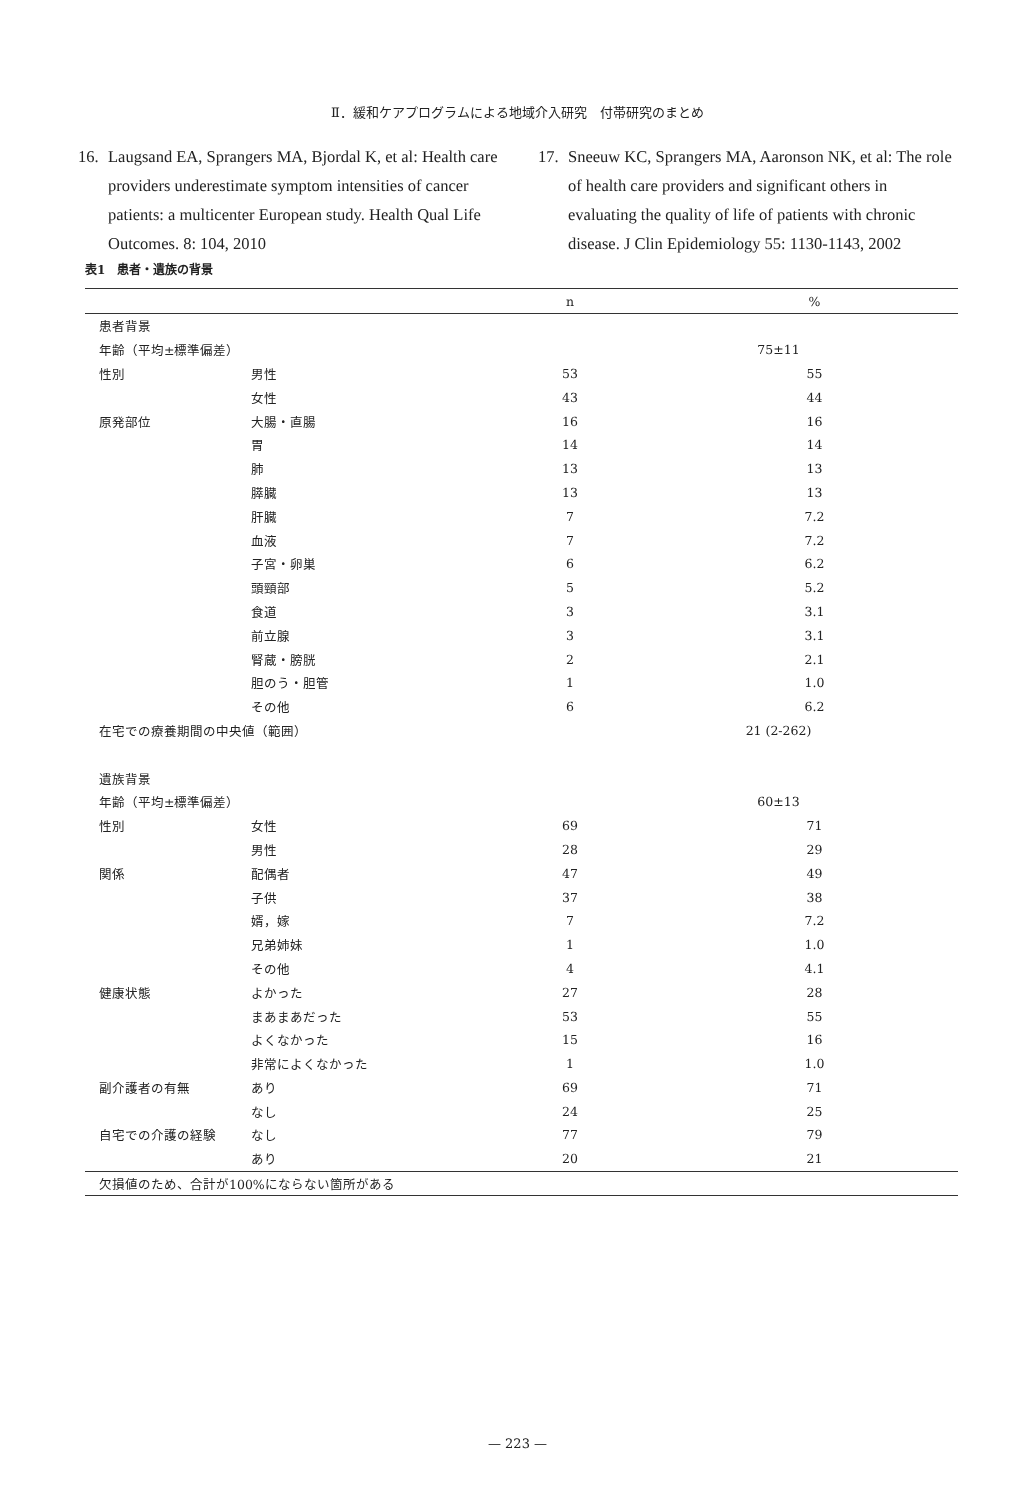Ⅱ．緩和ケアプログラムによる地域介入研究　付帯研究のまとめ
16. Laugsand EA, Sprangers MA, Bjordal K, et al: Health care providers underestimate symptom intensities of cancer patients: a multicenter European study. Health Qual Life Outcomes. 8: 104, 2010
17. Sneeuw KC, Sprangers MA, Aaronson NK, et al: The role of health care providers and significant others in evaluating the quality of life of patients with chronic disease. J Clin Epidemiology 55: 1130-1143, 2002
表1　患者・遺族の背景
| | | n | % |
| --- | --- | --- | --- |
| 患者背景 | | | |
| 年齢（平均±標準偏差） | | 75±11 | |
| 性別 | 男性 | 53 | 55 |
| | 女性 | 43 | 44 |
| 原発部位 | 大腸・直腸 | 16 | 16 |
| | 胃 | 14 | 14 |
| | 肺 | 13 | 13 |
| | 膵臓 | 13 | 13 |
| | 肝臓 | 7 | 7.2 |
| | 血液 | 7 | 7.2 |
| | 子宮・卵巣 | 6 | 6.2 |
| | 頭頸部 | 5 | 5.2 |
| | 食道 | 3 | 3.1 |
| | 前立腺 | 3 | 3.1 |
| | 腎蔵・膀胱 | 2 | 2.1 |
| | 胆のう・胆管 | 1 | 1.0 |
| | その他 | 6 | 6.2 |
| 在宅での療養期間の中央値（範囲） | | 21 (2-262) | |
| 遺族背景 | | | |
| 年齢（平均±標準偏差） | | 60±13 | |
| 性別 | 女性 | 69 | 71 |
| | 男性 | 28 | 29 |
| 関係 | 配偶者 | 47 | 49 |
| | 子供 | 37 | 38 |
| | 婿，嫁 | 7 | 7.2 |
| | 兄弟姉妹 | 1 | 1.0 |
| | その他 | 4 | 4.1 |
| 健康状態 | よかった | 27 | 28 |
| | まあまあだった | 53 | 55 |
| | よくなかった | 15 | 16 |
| | 非常によくなかった | 1 | 1.0 |
| 副介護者の有無 | あり | 69 | 71 |
| | なし | 24 | 25 |
| 自宅での介護の経験 | なし | 77 | 79 |
| | あり | 20 | 21 |
| 欠損値のため、合計が100%にならない箇所がある | | | |
— 223 —